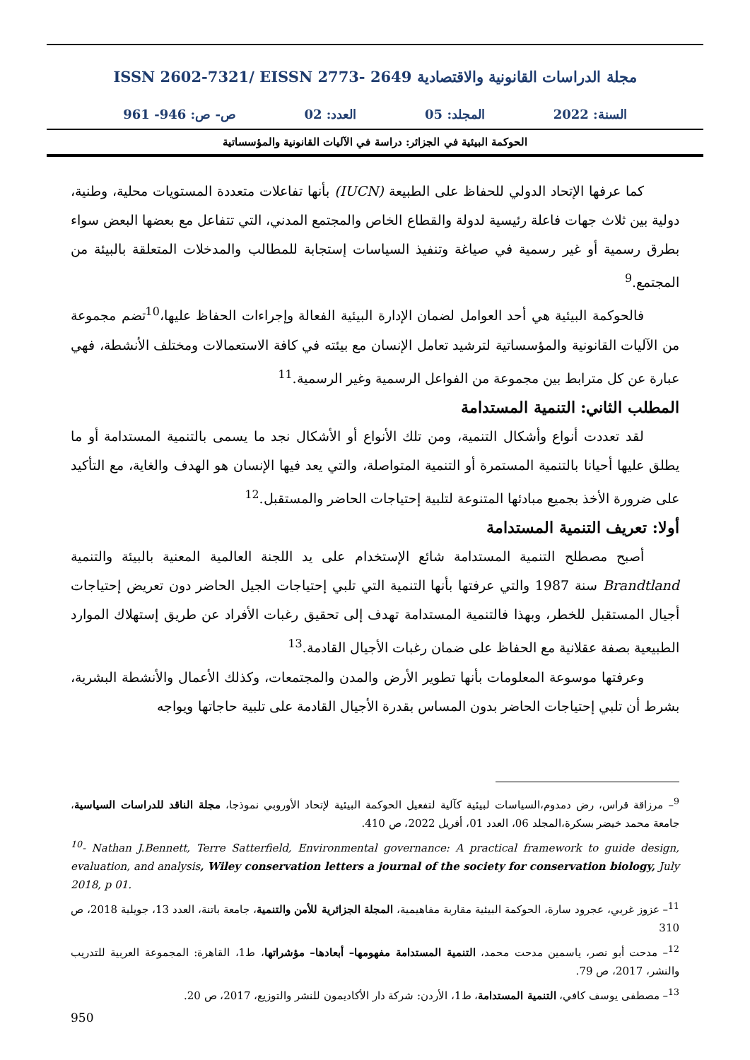مجلة الدراسات القانونية والاقتصادية ISSN 2602-7321/ EISSN 2773- 2649
السنة: 2022 المجلد: 05 العدد: 02 ص- ص: 946- 961
الحوكمة البيئية في الجزائر: دراسة في الآليات القانونية والمؤسساتية
كما عرفها الإتحاد الدولي للحفاظ على الطبيعة (IUCN) بأنها تفاعلات متعددة المستويات محلية، وطنية، دولية بين ثلاث جهات فاعلة رئيسية لدولة والقطاع الخاص والمجتمع المدني، التي تتفاعل مع بعضها البعض سواء بطرق رسمية أو غير رسمية في صياغة وتنفيذ السياسات إستجابة للمطالب والمدخلات المتعلقة بالبيئة من المجتمع.<sup>9</sup>
فالحوكمة البيئية هي أحد العوامل لضمان الإدارة البيئية الفعالة وإجراءات الحفاظ عليها،<sup>10</sup>تضم مجموعة من الآليات القانونية والمؤسساتية لترشيد تعامل الإنسان مع بيئته في كافة الاستعمالات ومختلف الأنشطة، فهي عبارة عن كل مترابط بين مجموعة من الفواعل الرسمية وغير الرسمية.<sup>11</sup>
المطلب الثاني: التنمية المستدامة
لقد تعددت أنواع وأشكال التنمية، ومن تلك الأنواع أو الأشكال نجد ما يسمى بالتنمية المستدامة أو ما يطلق عليها أحيانا بالتنمية المستمرة أو التنمية المتواصلة، والتي يعد فيها الإنسان هو الهدف والغاية، مع التأكيد على ضرورة الأخذ بجميع مبادئها المتنوعة لتلبية إحتياجات الحاضر والمستقبل.<sup>12</sup>
أولا: تعريف التنمية المستدامة
أصبح مصطلح التنمية المستدامة شائع الإستخدام على يد اللجنة العالمية المعنية بالبيئة والتنمية Brandtland سنة 1987 والتي عرفتها بأنها التنمية التي تلبي إحتياجات الجيل الحاضر دون تعريض إحتياجات أجيال المستقبل للخطر، وبهذا فالتنمية المستدامة تهدف إلى تحقيق رغبات الأفراد عن طريق إستهلاك الموارد الطبيعية بصفة عقلانية مع الحفاظ على ضمان رغبات الأجيال القادمة.<sup>13</sup>
وعرفتها موسوعة المعلومات بأنها تطوير الأرض والمدن والمجتمعات، وكذلك الأعمال والأنشطة البشرية، بشرط أن تلبي إحتياجات الحاضر بدون المساس بقدرة الأجيال القادمة على تلبية حاجاتها ويواجه
<sup>9</sup>– مرزاقة قراس، رض دمدوم،السياسات لبيئية كآلية لتفعيل الحوكمة البيئية لإتحاد الأوروبي نموذجا، مجلة الناقد للدراسات السياسية، جامعة محمد خيضر بسكرة،المجلد 06، العدد 01، أفريل 2022، ص 410.
<sup>10</sup>- Nathan J.Bennett, Terre Satterfield, Environmental governance: A practical framework to guide design, evaluation, and analysis, Wiley conservation letters a journal of the society for conservation biology, July 2018, p 01.
<sup>11</sup>– عزوز غربي، عجرود سارة، الحوكمة البيئية مقاربة مفاهيمية، المجلة الجزائرية للأمن والتنمية، جامعة باتنة، العدد 13، جويلية 2018، ص 310
<sup>12</sup>– مدحت أبو نصر، ياسمين مدحت محمد، التنمية المستدامة مفهومها– أبعادها– مؤشراتها، ط1، القاهرة: المجموعة العربية للتدريب والنشر، 2017، ص 79.
<sup>13</sup>– مصطفى يوسف كافي، التنمية المستدامة، ط1، الأردن: شركة دار الأكاديمون للنشر والتوزيع، 2017، ص 20.
950